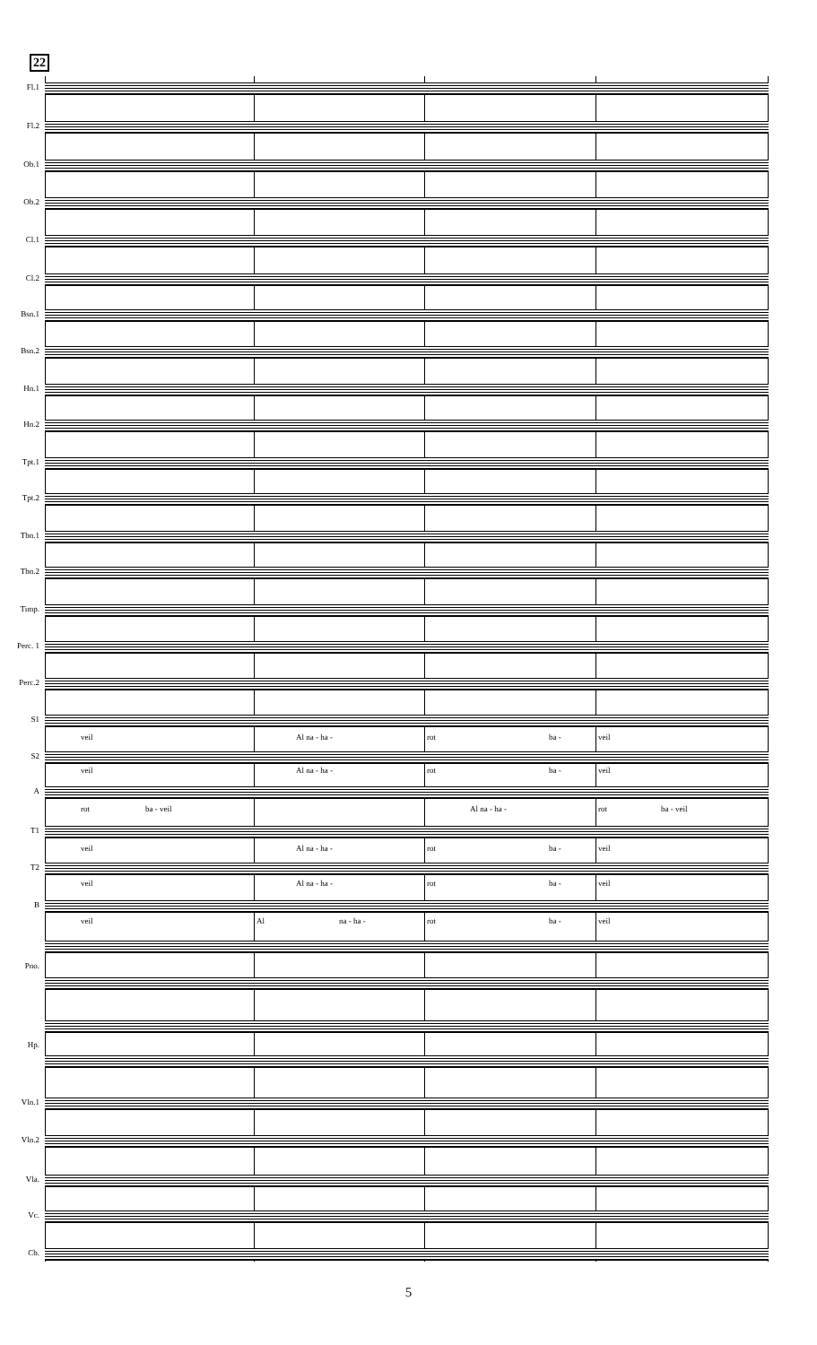22
Fl.1
Fl.2
Ob.1
Ob.2
Cl.1
Cl.2
Bsn.1
Bsn.2
Hn.1
Hn.2
Tpt.1
Tpt.2
Tbn.1
Tbn.2
Timp.
Perc. 1
Perc.2
S1
veil Al na - ha - rot ba - veil
S2
veil Al na - ha - rot ba - veil
A
rot ba - veil Al na - ha - rot ba - veil
T1
veil Al na - ha - rot ba - veil
T2
veil Al na - ha - rot ba - veil
B
veil Al na - ha - rot ba - veil
Pno.
Hp.
Vln.1
Vln.2
Vla.
Vc.
Cb.
5